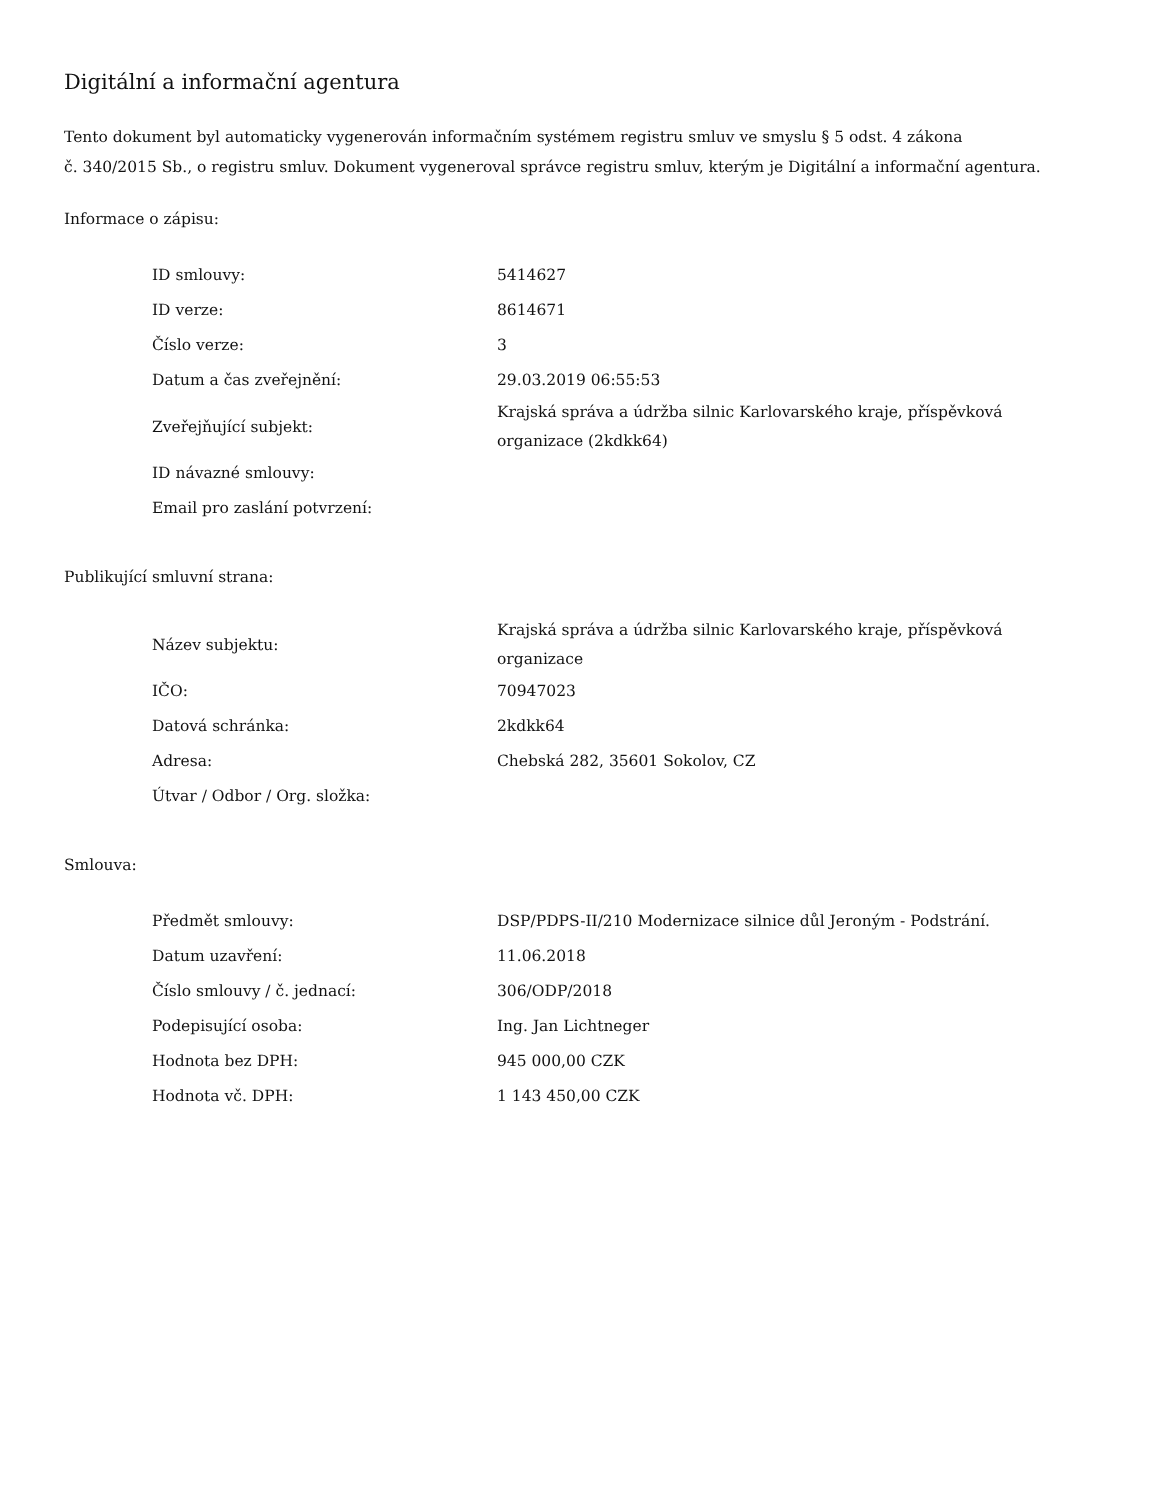Digitální a informační agentura
Tento dokument byl automaticky vygenerován informačním systémem registru smluv ve smyslu § 5 odst. 4 zákona
č. 340/2015 Sb., o registru smluv. Dokument vygeneroval správce registru smluv, kterým je Digitální a informační agentura.
Informace o zápisu:
| ID smlouvy: | 5414627 |
| ID verze: | 8614671 |
| Číslo verze: | 3 |
| Datum a čas zveřejnění: | 29.03.2019 06:55:53 |
| Zveřejňující subjekt: | Krajská správa a údržba silnic Karlovarského kraje, příspěvková organizace (2kdkk64) |
| ID návazné smlouvy: | |
| Email pro zaslání potvrzení: | |
Publikující smluvní strana:
| Název subjektu: | Krajská správa a údržba silnic Karlovarského kraje, příspěvková organizace |
| IČO: | 70947023 |
| Datová schránka: | 2kdkk64 |
| Adresa: | Chebská 282, 35601 Sokolov, CZ |
| Útvar / Odbor / Org. složka: | |
Smlouva:
| Předmět smlouvy: | DSP/PDPS-II/210 Modernizace silnice důl Jeroným - Podstrání. |
| Datum uzavření: | 11.06.2018 |
| Číslo smlouvy / č. jednací: | 306/ODP/2018 |
| Podepisující osoba: | Ing. Jan Lichtneger |
| Hodnota bez DPH: | 945 000,00 CZK |
| Hodnota vč. DPH: | 1 143 450,00 CZK |